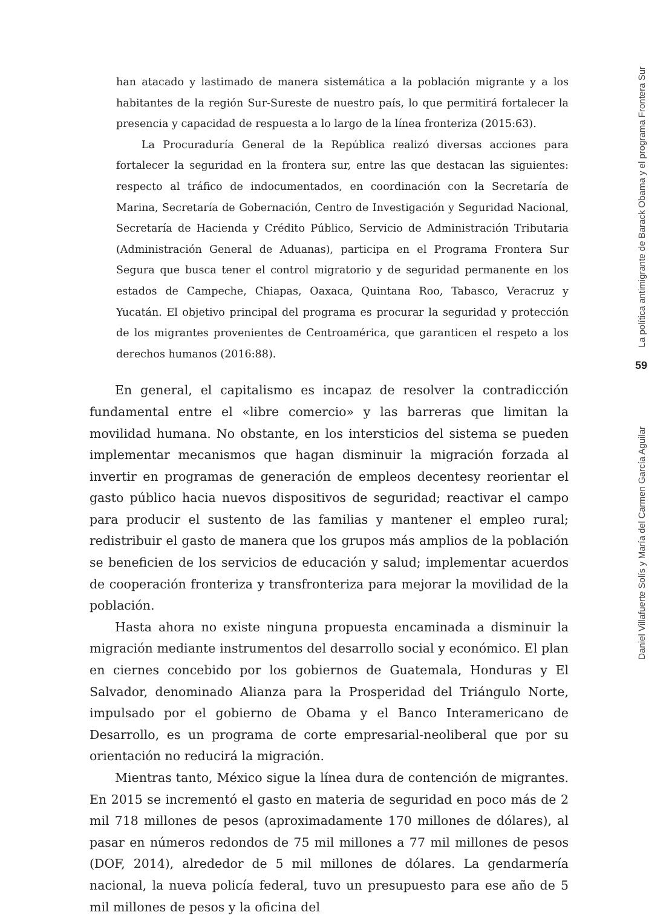han atacado y lastimado de manera sistemática a la población migrante y a los habitantes de la región Sur-Sureste de nuestro país, lo que permitirá fortalecer la presencia y capacidad de respuesta a lo largo de la línea fronteriza (2015:63).
La Procuraduría General de la República realizó diversas acciones para fortalecer la seguridad en la frontera sur, entre las que destacan las siguientes: respecto al tráfico de indocumentados, en coordinación con la Secretaría de Marina, Secretaría de Gobernación, Centro de Investigación y Seguridad Nacional, Secretaría de Hacienda y Crédito Público, Servicio de Administración Tributaria (Administración General de Aduanas), participa en el Programa Frontera Sur Segura que busca tener el control migratorio y de seguridad permanente en los estados de Campeche, Chiapas, Oaxaca, Quintana Roo, Tabasco, Veracruz y Yucatán. El objetivo principal del programa es procurar la seguridad y protección de los migrantes provenientes de Centroamérica, que garanticen el respeto a los derechos humanos (2016:88).
En general, el capitalismo es incapaz de resolver la contradicción fundamental entre el «libre comercio» y las barreras que limitan la movilidad humana. No obstante, en los intersticios del sistema se pueden implementar mecanismos que hagan disminuir la migración forzada al invertir en programas de generación de empleos decentesy reorientar el gasto público hacia nuevos dispositivos de seguridad; reactivar el campo para producir el sustento de las familias y mantener el empleo rural; redistribuir el gasto de manera que los grupos más amplios de la población se beneficien de los servicios de educación y salud; implementar acuerdos de cooperación fronteriza y transfronteriza para mejorar la movilidad de la población.
Hasta ahora no existe ninguna propuesta encaminada a disminuir la migración mediante instrumentos del desarrollo social y económico. El plan en ciernes concebido por los gobiernos de Guatemala, Honduras y El Salvador, denominado Alianza para la Prosperidad del Triángulo Norte, impulsado por el gobierno de Obama y el Banco Interamericano de Desarrollo, es un programa de corte empresarial-neoliberal que por su orientación no reducirá la migración.
Mientras tanto, México sigue la línea dura de contención de migrantes. En 2015 se incrementó el gasto en materia de seguridad en poco más de 2 mil 718 millones de pesos (aproximadamente 170 millones de dólares), al pasar en números redondos de 75 mil millones a 77 mil millones de pesos (DOF, 2014), alrededor de 5 mil millones de dólares. La gendarmería nacional, la nueva policía federal, tuvo un presupuesto para ese año de 5 mil millones de pesos y la oficina del
La política antimigrante de Barack Obama y el programa Frontera Sur
59
Daniel Villafuerte Solís y María del Carmen García Aguilar